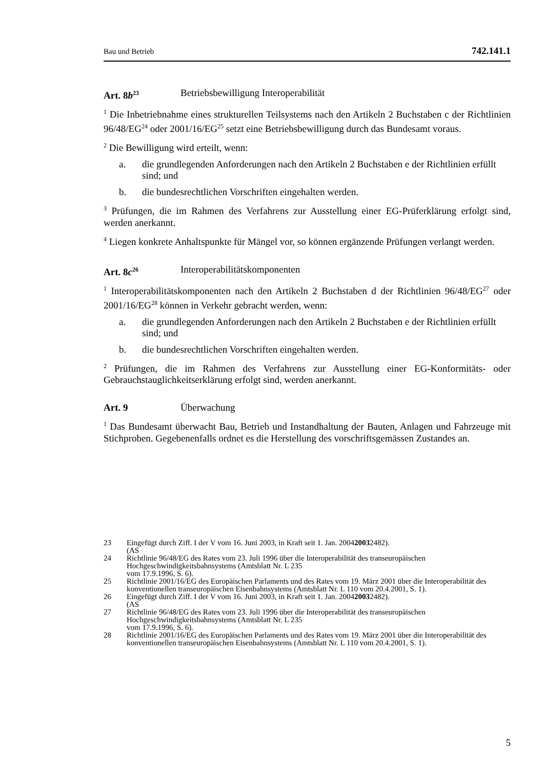Bau und Betrieb 742.141.1
Art. 8b<sup>23</sup> Betriebsbewilligung Interoperabilität
<sup>1</sup> Die Inbetriebnahme eines strukturellen Teilsystems nach den Artikeln 2 Buchstaben c der Richtlinien 96/48/EG<sup>24</sup> oder 2001/16/EG<sup>25</sup> setzt eine Betriebsbewilligung durch das Bundesamt voraus.
<sup>2</sup> Die Bewilligung wird erteilt, wenn:
a. die grundlegenden Anforderungen nach den Artikeln 2 Buchstaben e der Richtlinien erfüllt sind; und
b. die bundesrechtlichen Vorschriften eingehalten werden.
<sup>3</sup> Prüfungen, die im Rahmen des Verfahrens zur Ausstellung einer EG-Prüferklärung erfolgt sind, werden anerkannt.
<sup>4</sup> Liegen konkrete Anhaltspunkte für Mängel vor, so können ergänzende Prüfungen verlangt werden.
Art. 8c<sup>26</sup> Interoperabilitätskomponenten
<sup>1</sup> Interoperabilitätskomponenten nach den Artikeln 2 Buchstaben d der Richtlinien 96/48/EG<sup>27</sup> oder 2001/16/EG<sup>28</sup> können in Verkehr gebracht werden, wenn:
a. die grundlegenden Anforderungen nach den Artikeln 2 Buchstaben e der Richtlinien erfüllt sind; und
b. die bundesrechtlichen Vorschriften eingehalten werden.
<sup>2</sup> Prüfungen, die im Rahmen des Verfahrens zur Ausstellung einer EG-Konformitäts- oder Gebrauchstauglichkeitserklärung erfolgt sind, werden anerkannt.
Art. 9 Überwachung
<sup>1</sup> Das Bundesamt überwacht Bau, Betrieb und Instandhaltung der Bauten, Anlagen und Fahrzeuge mit Stichproben. Gegebenenfalls ordnet es die Herstellung des vorschriftsgemässen Zustandes an.
23 Eingefügt durch Ziff. I der V vom 16. Juni 2003, in Kraft seit 1. Jan. 2004
(AS 2003 2482).
24 Richtlinie 96/48/EG des Rates vom 23. Juli 1996 über die Interoperabilität des transeuropäischen Hochgeschwindigkeitsbahnsystems (Amtsblatt Nr. L 235
vom 17.9.1996, S. 6).
25 Richtlinie 2001/16/EG des Europäischen Parlaments und des Rates vom 19. März 2001 über die Interoperabilität des konventionellen transeuropäischen Eisenbahnsystems (Amtsblatt Nr. L 110 vom 20.4.2001, S. 1).
26 Eingefügt durch Ziff. I der V vom 16. Juni 2003, in Kraft seit 1. Jan. 2004
(AS 2003 2482).
27 Richtlinie 96/48/EG des Rates vom 23. Juli 1996 über die Interoperabilität des transeuropäischen Hochgeschwindigkeitsbahnsystems (Amtsblatt Nr. L 235
vom 17.9.1996, S. 6).
28 Richtlinie 2001/16/EG des Europäischen Parlaments und des Rates vom 19. März 2001 über die Interoperabilität des konventionellen transeuropäischen Eisenbahnsystems (Amtsblatt Nr. L 110 vom 20.4.2001, S. 1).
5